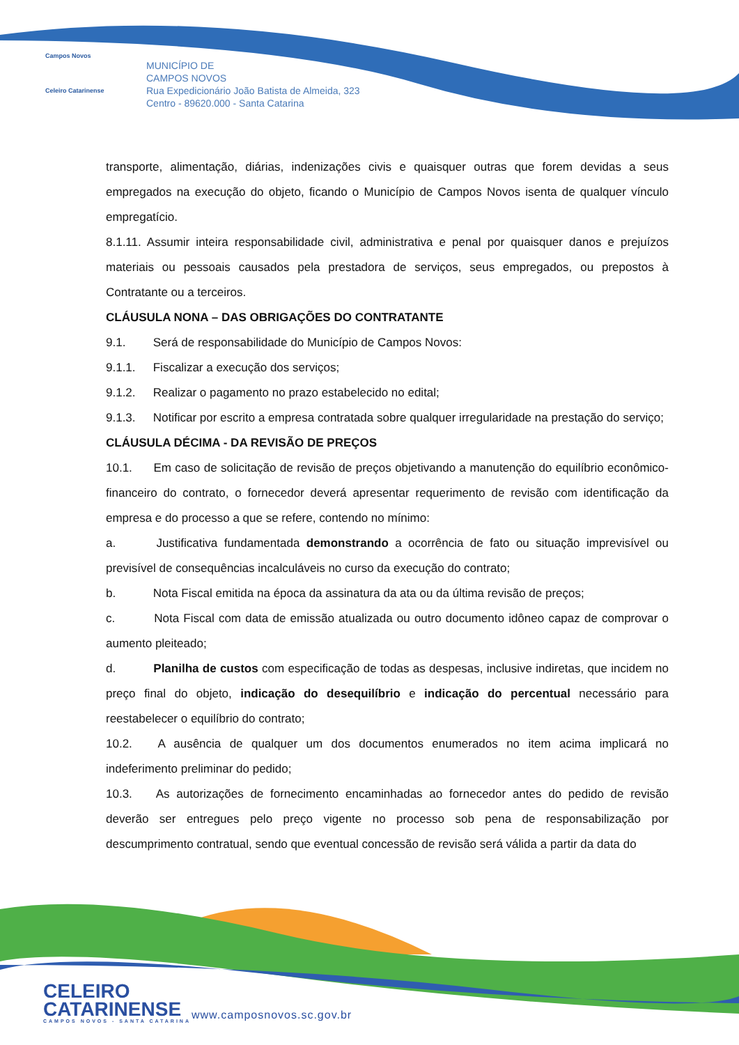Campos Novos
Celeiro Catarinense
MUNICÍPIO DE
CAMPOS NOVOS
Rua Expedicionário João Batista de Almeida, 323
Centro - 89620.000 - Santa Catarina
transporte, alimentação, diárias, indenizações civis e quaisquer outras que forem devidas a seus empregados na execução do objeto, ficando o Município de Campos Novos isenta de qualquer vínculo empregatício.
8.1.11. Assumir inteira responsabilidade civil, administrativa e penal por quaisquer danos e prejuízos materiais ou pessoais causados pela prestadora de serviços, seus empregados, ou prepostos à Contratante ou a terceiros.
CLÁUSULA NONA – DAS OBRIGAÇÕES DO CONTRATANTE
9.1. Será de responsabilidade do Município de Campos Novos:
9.1.1. Fiscalizar a execução dos serviços;
9.1.2. Realizar o pagamento no prazo estabelecido no edital;
9.1.3. Notificar por escrito a empresa contratada sobre qualquer irregularidade na prestação do serviço;
CLÁUSULA DÉCIMA - DA REVISÃO DE PREÇOS
10.1. Em caso de solicitação de revisão de preços objetivando a manutenção do equilíbrio econômico-financeiro do contrato, o fornecedor deverá apresentar requerimento de revisão com identificação da empresa e do processo a que se refere, contendo no mínimo:
a. Justificativa fundamentada demonstrando a ocorrência de fato ou situação imprevisível ou previsível de consequências incalculáveis no curso da execução do contrato;
b. Nota Fiscal emitida na época da assinatura da ata ou da última revisão de preços;
c. Nota Fiscal com data de emissão atualizada ou outro documento idôneo capaz de comprovar o aumento pleiteado;
d. Planilha de custos com especificação de todas as despesas, inclusive indiretas, que incidem no preço final do objeto, indicação do desequilíbrio e indicação do percentual necessário para reestabelecer o equilíbrio do contrato;
10.2. A ausência de qualquer um dos documentos enumerados no item acima implicará no indeferimento preliminar do pedido;
10.3. As autorizações de fornecimento encaminhadas ao fornecedor antes do pedido de revisão deverão ser entregues pelo preço vigente no processo sob pena de responsabilização por descumprimento contratual, sendo que eventual concessão de revisão será válida a partir da data do
CELEIRO
CATARINENSE
CAMPOS NOVOS - SANTA CATARINA
www.camposnovos.sc.gov.br